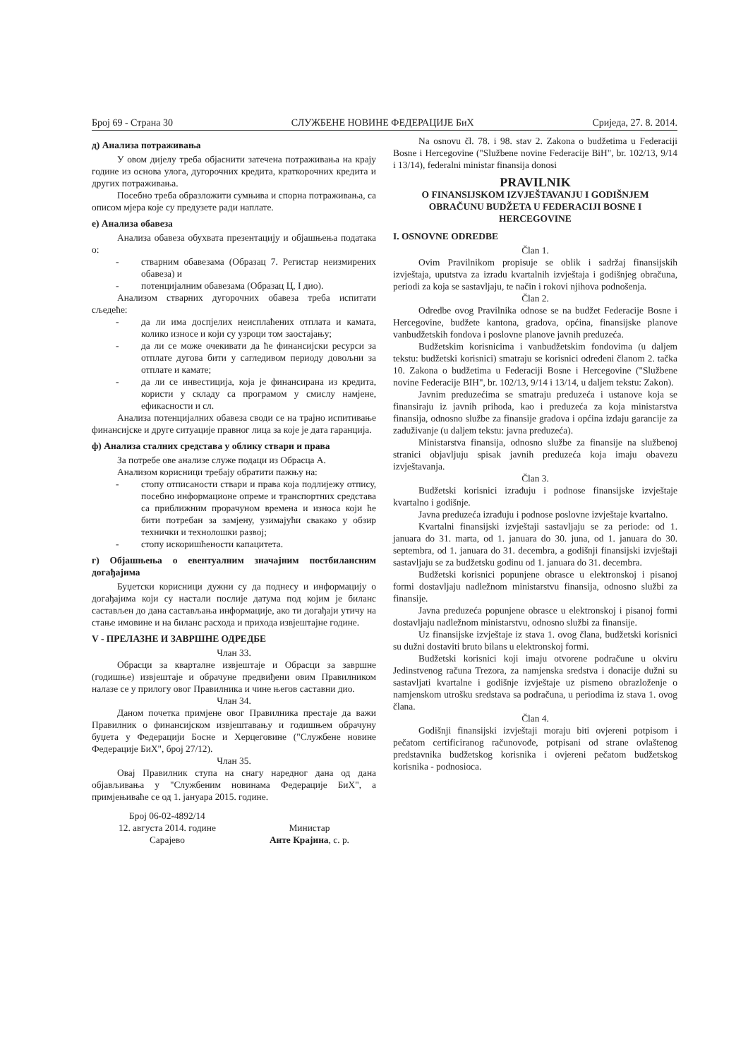Број 69 - Страна 30 СЛУЖБЕНЕ НОВИНЕ ФЕДЕРАЦИЈЕ БиХ Сриједа, 27. 8. 2014.
д) Анализа потраживања
У овом дијелу треба објаснити затечена потраживања на крају године из основа улога, дугорочних кредита, краткорочних кредита и других потраживања.
Посебно треба образложити сумњива и спорна потраживања, са описом мјера које су предузете ради наплате.
е) Анализа обавеза
Анализа обавеза обухвата презентацију и објашњења података о:
- стварним обавезама (Образац 7. Регистар неизмирених обавеза) и
- потенцијалним обавезама (Образац Ц, I дио).
Анализом стварних дугорочних обавеза треба испитати сљедеће:
- да ли има доспјелих неисплаћених отплата и камата, колико износе и који су узроци том заостајању;
- да ли се може очекивати да ће финансијски ресурси за отплате дугова бити у сагледивом периоду довољни за отплате и камате;
- да ли се инвестиција, која је финансирана из кредита, користи у складу са програмом у смислу намјене, ефикасности и сл.
Анализа потенцијалних обавеза своди се на трајно испитивање финансијске и друге ситуације правног лица за које је дата гаранција.
ф) Анализа сталних средстава у облику ствари и права
За потребе ове анализе служе подаци из Обрасца А.
Анализом корисници требају обратити пажњу на:
- стопу отписаности ствари и права која подлијежу отпису, посебно информационе опреме и транспортних средстава са приближним прорачуном времена и износа који ће бити потребан за замјену, узимајући свакако у обзир технички и технолошки развој;
- стопу искоришћености капацитета.
г) Објашњења о евентуалним значајним постбилансним догађајима
Буџетски корисници дужни су да поднесу и информацију о догађајима који су настали послије датума под којим је биланс састављен до дана састављања информације, ако ти догађаји утичу на стање имовине и на биланс расхода и прихода извјештајне године.
V - ПРЕЛАЗНЕ И ЗАВРШНЕ ОДРЕДБЕ
Члан 33.
Обрасци за кварталне извјештаје и Обрасци за завршне (годишње) извјештаје и обрачуне предвиђени овим Правилником налазе се у прилогу овог Правилника и чине његов саставни дио.
Члан 34.
Даном почетка примјене овог Правилника престаје да важи Правилник о финансијском извјештавању и годишњем обрачуну буџета у Федерацији Босне и Херцеговине ("Службене новине Федерације БиХ", број 27/12).
Члан 35.
Овај Правилник ступа на снагу наредног дана од дана објављивања у "Службеним новинама Федерације БиХ", а примјењиваће се од 1. јануара 2015. године.
Број 06-02-4892/14
12. августа 2014. године
Сарајево
Министар
Анте Крајина, с. р.
Na osnovu čl. 78. i 98. stav 2. Zakona o budžetima u Federaciji Bosne i Hercegovine ("Službene novine Federacije BiH", br. 102/13, 9/14 i 13/14), federalni ministar finansija donosi
PRAVILNIK
O FINANSIJSKOM IZVJEŠTAVANJU I GODIŠNJEM OBRAČUNU BUDŽETA U FEDERACIJI BOSNE I HERCEGOVINE
I. OSNOVNE ODREDBE
Član 1.
Ovim Pravilnikom propisuje se oblik i sadržaj finansijskih izvještaja, uputstva za izradu kvartalnih izvještaja i godišnjeg obračuna, periodi za koja se sastavljaju, te način i rokovi njihova podnošenja.
Član 2.
Odredbe ovog Pravilnika odnose se na budžet Federacije Bosne i Hercegovine, budžete kantona, gradova, općina, finansijske planove vanbudžetskih fondova i poslovne planove javnih preduzeća.
Budžetskim korisnicima i vanbudžetskim fondovima (u daljem tekstu: budžetski korisnici) smatraju se korisnici određeni članom 2. tačka 10. Zakona o budžetima u Federaciji Bosne i Hercegovine ("Službene novine Federacije BIH", br. 102/13, 9/14 i 13/14, u daljem tekstu: Zakon).
Javnim preduzećima se smatraju preduzeća i ustanove koja se finansiraju iz javnih prihoda, kao i preduzeća za koja ministarstva finansija, odnosno službe za finansije gradova i općina izdaju garancije za zaduživanje (u daljem tekstu: javna preduzeća).
Ministarstva finansija, odnosno službe za finansije na službenoj stranici objavljuju spisak javnih preduzeća koja imaju obavezu izvještavanja.
Član 3.
Budžetski korisnici izrađuju i podnose finansijske izvještaje kvartalno i godišnje.
Javna preduzeća izrađuju i podnose poslovne izvještaje kvartalno.
Kvartalni finansijski izvještaji sastavljaju se za periode: od 1. januara do 31. marta, od 1. januara do 30. juna, od 1. januara do 30. septembra, od 1. januara do 31. decembra, a godišnji finansijski izvještaji sastavljaju se za budžetsku godinu od 1. januara do 31. decembra.
Budžetski korisnici popunjene obrasce u elektronskoj i pisanoj formi dostavljaju nadležnom ministarstvu finansija, odnosno službi za finansije.
Javna preduzeća popunjene obrasce u elektronskoj i pisanoj formi dostavljaju nadležnom ministarstvu, odnosno službi za finansije.
Uz finansijske izvještaje iz stava 1. ovog člana, budžetski korisnici su dužni dostaviti bruto bilans u elektronskoj formi.
Budžetski korisnici koji imaju otvorene podračune u okviru Jedinstvenog računa Trezora, za namjenska sredstva i donacije dužni su sastavljati kvartalne i godišnje izvještaje uz pismeno obrazloženje o namjenskom utrošku sredstava sa podračuna, u periodima iz stava 1. ovog člana.
Član 4.
Godišnji finansijski izvještaji moraju biti ovjereni potpisom i pečatom certificiranog računovođe, potpisani od strane ovlaštenog predstavnika budžetskog korisnika i ovjereni pečatom budžetskog korisnika - podnosioca.